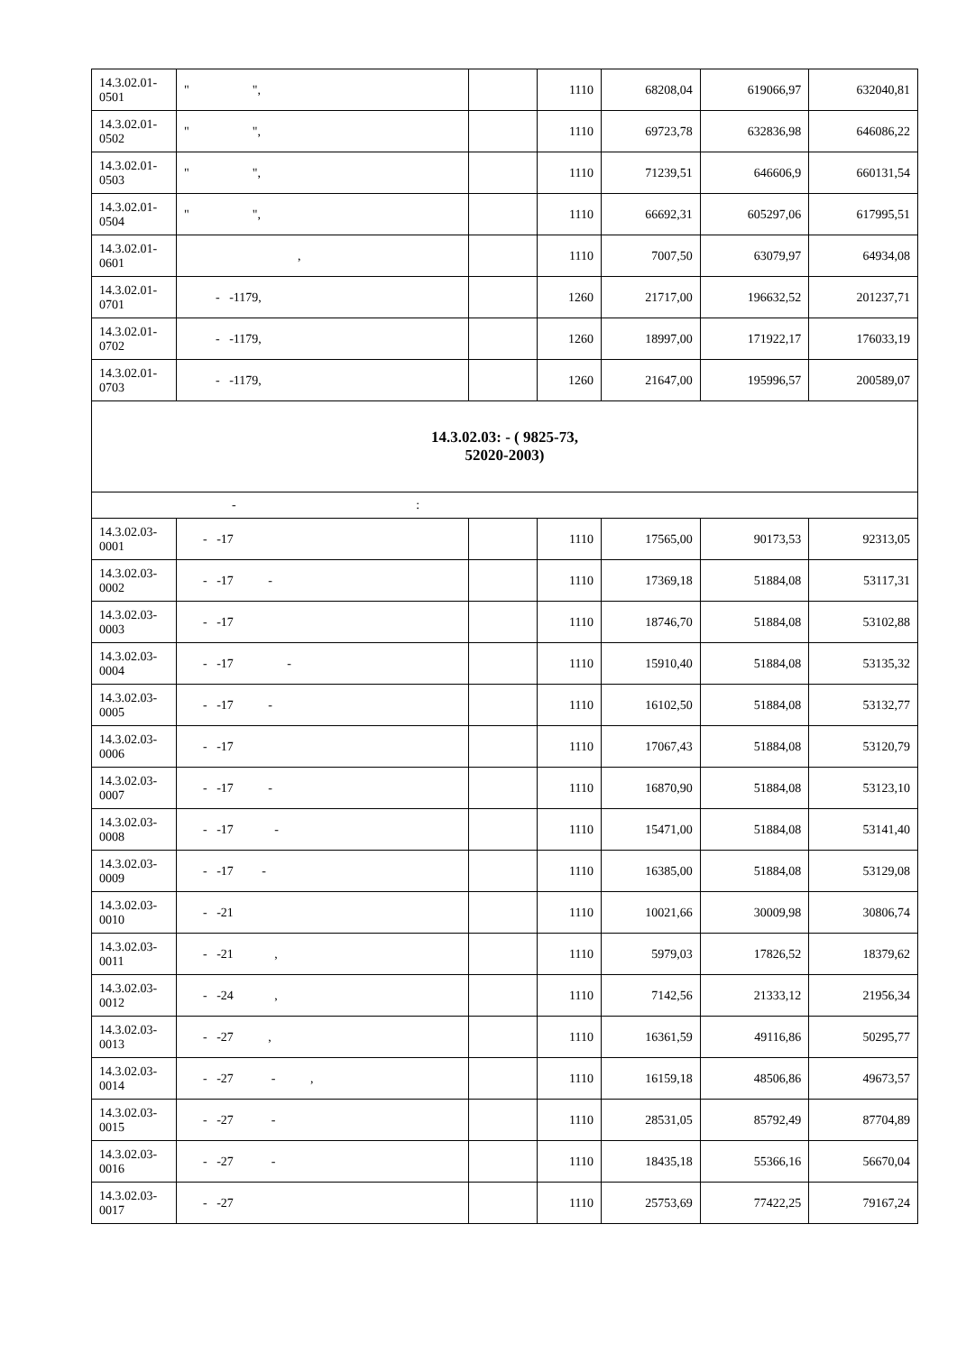| 14.3.02.01-0501 | " ", | | 1110 | 68208,04 | 619066,97 | 632040,81 |
| 14.3.02.01-0502 | " ", | | 1110 | 69723,78 | 632836,98 | 646086,22 |
| 14.3.02.01-0503 | " ", | | 1110 | 71239,51 | 646606,9 | 660131,54 |
| 14.3.02.01-0504 | " ", | | 1110 | 66692,31 | 605297,06 | 617995,51 |
| 14.3.02.01-0601 | , | | 1110 | 7007,50 | 63079,97 | 64934,08 |
| 14.3.02.01-0701 | - -1179, | | 1260 | 21717,00 | 196632,52 | 201237,71 |
| 14.3.02.01-0702 | - -1179, | | 1260 | 18997,00 | 171922,17 | 176033,19 |
| 14.3.02.01-0703 | - -1179, | | 1260 | 21647,00 | 195996,57 | 200589,07 |
| 14.3.02.03: - ( 9825-73, 52020-2003) | | | | | | |
| - : | | | | | | |
| 14.3.02.03-0001 | - -17 | | 1110 | 17565,00 | 90173,53 | 92313,05 |
| 14.3.02.03-0002 | - -17 - | | 1110 | 17369,18 | 51884,08 | 53117,31 |
| 14.3.02.03-0003 | - -17 | | 1110 | 18746,70 | 51884,08 | 53102,88 |
| 14.3.02.03-0004 | - -17 - | | 1110 | 15910,40 | 51884,08 | 53135,32 |
| 14.3.02.03-0005 | - -17 - | | 1110 | 16102,50 | 51884,08 | 53132,77 |
| 14.3.02.03-0006 | - -17 | | 1110 | 17067,43 | 51884,08 | 53120,79 |
| 14.3.02.03-0007 | - -17 - | | 1110 | 16870,90 | 51884,08 | 53123,10 |
| 14.3.02.03-0008 | - -17 - | | 1110 | 15471,00 | 51884,08 | 53141,40 |
| 14.3.02.03-0009 | - -17 - | | 1110 | 16385,00 | 51884,08 | 53129,08 |
| 14.3.02.03-0010 | - -21 | | 1110 | 10021,66 | 30009,98 | 30806,74 |
| 14.3.02.03-0011 | - -21 , | | 1110 | 5979,03 | 17826,52 | 18379,62 |
| 14.3.02.03-0012 | - -24 , | | 1110 | 7142,56 | 21333,12 | 21956,34 |
| 14.3.02.03-0013 | - -27 , | | 1110 | 16361,59 | 49116,86 | 50295,77 |
| 14.3.02.03-0014 | - -27 - , | | 1110 | 16159,18 | 48506,86 | 49673,57 |
| 14.3.02.03-0015 | - -27 - | | 1110 | 28531,05 | 85792,49 | 87704,89 |
| 14.3.02.03-0016 | - -27 - | | 1110 | 18435,18 | 55366,16 | 56670,04 |
| 14.3.02.03-0017 | - -27 | | 1110 | 25753,69 | 77422,25 | 79167,24 |